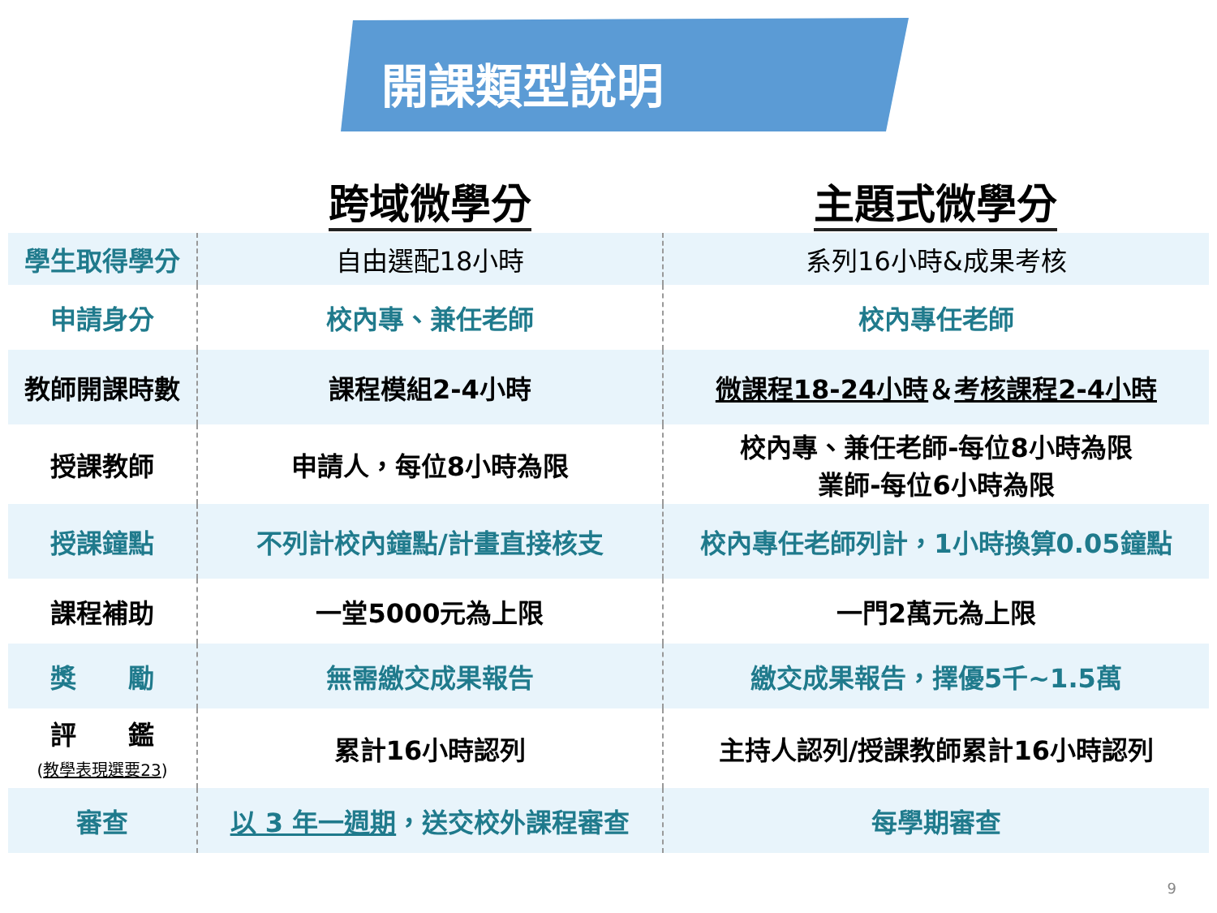開課類型說明
| | 跨域微學分 | 主題式微學分 |
| --- | --- | --- |
| 學生取得學分 | 自由選配18小時 | 系列16小時&成果考核 |
| 申請身分 | 校內專、兼任老師 | 校內專任老師 |
| 教師開課時數 | 課程模組2-4小時 | 微課程18-24小時 ＆ 考核課程2-4小時 |
| 授課教師 | 申請人，每位8小時為限 | 校內專、兼任老師-每位8小時為限 業師-每位6小時為限 |
| 授課鐘點 | 不列計校內鐘點/計畫直接核支 | 校內專任老師列計，1小時換算0.05鐘點 |
| 課程補助 | 一堂5000元為上限 | 一門2萬元為上限 |
| 獎 勵 | 無需繳交成果報告 | 繳交成果報告，擇優5千~1.5萬 |
| 評 鑑 ( 教學表現選要23 ) | 累計16小時認列 | 主持人認列/授課教師累計16小時認列 |
| 審查 | 以 3 年一週期 ，送交校外課程審查 | 每學期審查 |
9